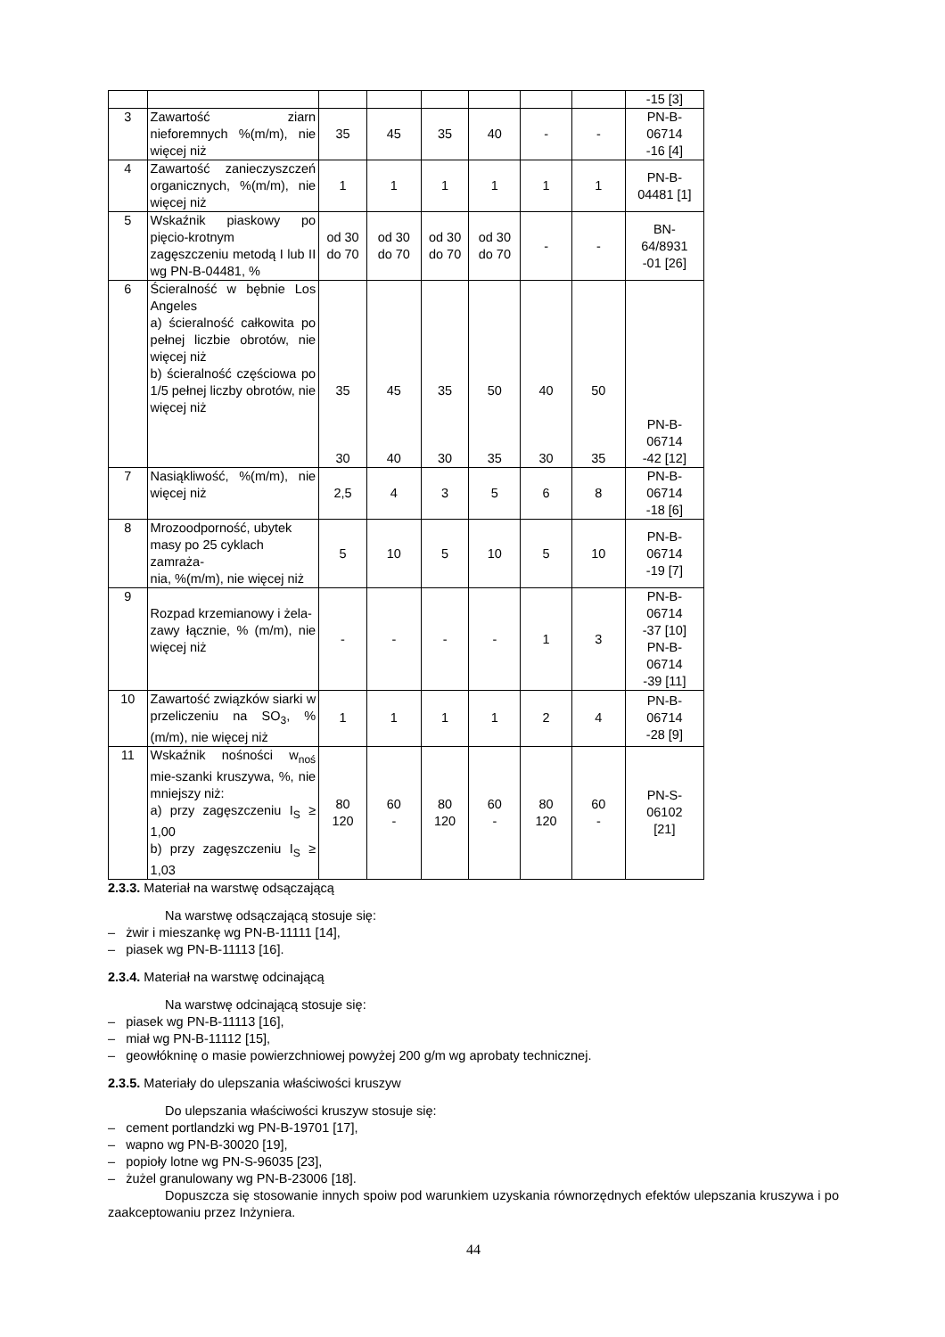| | | | | | | | | -15 [3] |
| 3 | Zawartość ziarn nieforemnych %(m/m), nie więcej niż | 35 | 45 | 35 | 40 | - | - | PN-B- 06714 -16 [4] |
| 4 | Zawartość zanieczyszczeń organicznych, %(m/m), nie więcej niż | 1 | 1 | 1 | 1 | 1 | 1 | PN-B- 04481 [1] |
| 5 | Wskaźnik piaskowy po pięcio-krotnym zagęszczeniu metodą I lub II wg PN-B-04481, % | od 30 do 70 | od 30 do 70 | od 30 do 70 | od 30 do 70 | - | - | BN- 64/8931 -01 [26] |
| 6 | Ścieralność w bębnie Los Angeles a) ścieralność całkowita po pełnej liczbie obrotów, nie więcej niż b) ścieralność częściowa po 1/5 pełnej liczby obrotów, nie więcej niż | 35 30 | 45 40 | 35 30 | 50 35 | 40 30 | 50 35 | PN-B- 06714 -42 [12] |
| 7 | Nasiąkliwość, %(m/m), nie więcej niż | 2,5 | 4 | 3 | 5 | 6 | 8 | PN-B- 06714 -18 [6] |
| 8 | Mrozoodporność, ubytek masy po 25 cyklach zamraża- nia, %(m/m), nie więcej niż | 5 | 10 | 5 | 10 | 5 | 10 | PN-B- 06714 -19 [7] |
| 9 | Rozpad krzemianowy i żela- zawy łącznie, % (m/m), nie więcej niż | - | - | - | - | 1 | 3 | PN-B- 06714 -37 [10] PN-B- 06714 -39 [11] |
| 10 | Zawartość związków siarki w przeliczeniu na SO<sub>3</sub>, %(m/m), nie więcej niż | 1 | 1 | 1 | 1 | 2 | 4 | PN-B- 06714 -28 [9] |
| 11 | Wskaźnik nośności w<sub>noś</sub> mie-szanki kruszywa, %, nie mniejszy niż: a) przy zagęszczeniu I<sub>S</sub> ≥ 1,00 b) przy zagęszczeniu I<sub>S</sub> ≥ 1,03 | 80 120 | 60 - | 80 120 | 60 - | 80 120 | 60 - | PN-S- 06102 [21] |
2.3.3. Materiał na warstwę odsączającą
Na warstwę odsączającą stosuje się:
– żwir i mieszankę wg PN-B-11111 [14],
– piasek wg PN-B-11113 [16].
2.3.4. Materiał na warstwę odcinającą
Na warstwę odcinającą stosuje się:
– piasek wg PN-B-11113 [16],
– miał wg PN-B-11112 [15],
– geowłókninę o masie powierzchniowej powyżej 200 g/m wg aprobaty technicznej.
2.3.5. Materiały do ulepszania właściwości kruszyw
Do ulepszania właściwości kruszyw stosuje się:
– cement portlandzki wg PN-B-19701 [17],
– wapno wg PN-B-30020 [19],
– popioły lotne wg PN-S-96035 [23],
– żużel granulowany wg PN-B-23006 [18].
Dopuszcza się stosowanie innych spoiw pod warunkiem uzyskania równorzędnych efektów ulepszania kruszywa i po zaakceptowaniu przez Inżyniera.
44